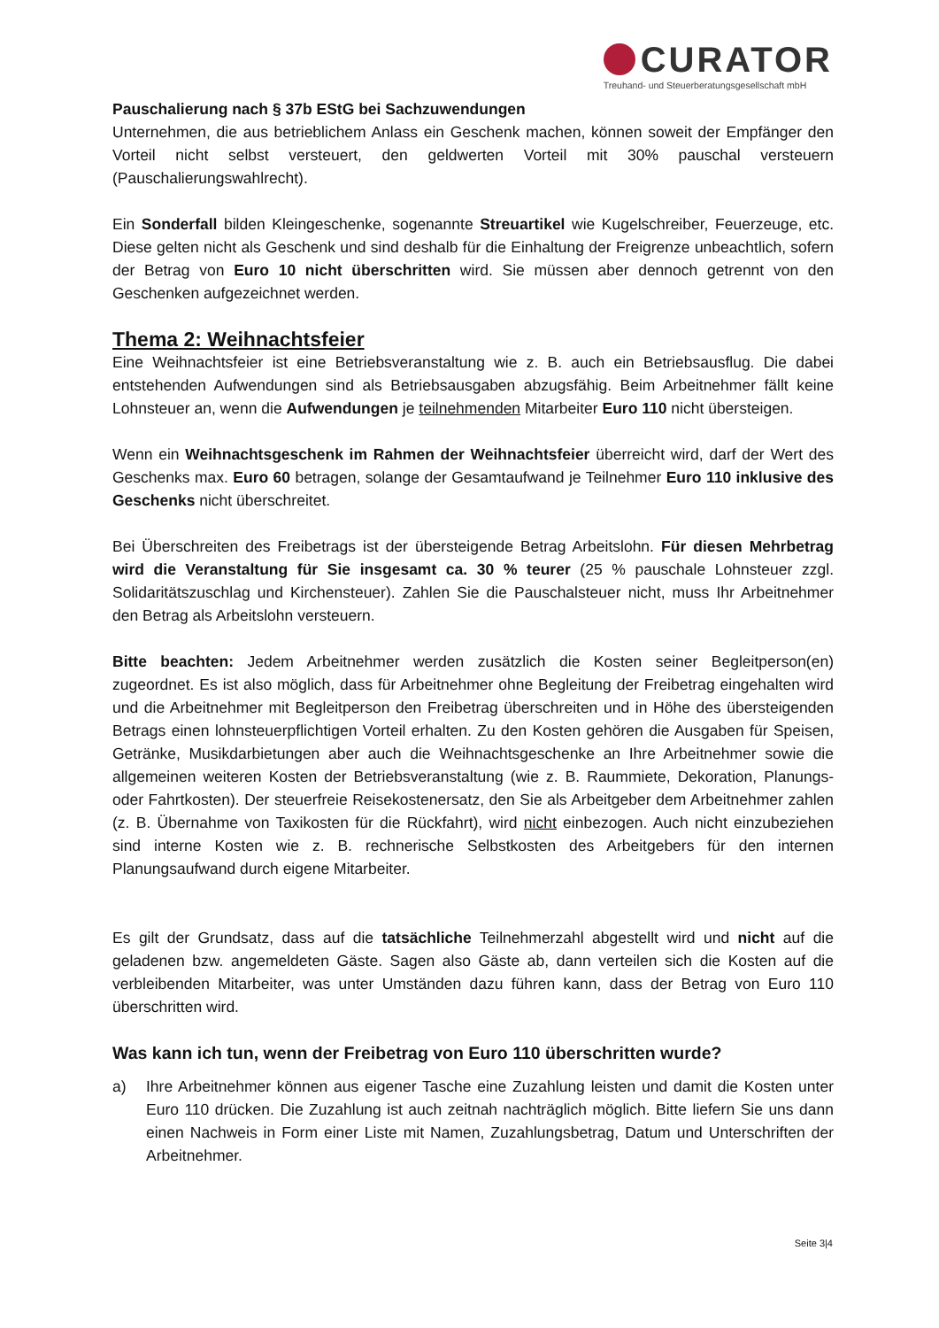CURATOR
Treuhand- und Steuerberatungsgesellschaft mbH
Pauschalierung nach § 37b EStG bei Sachzuwendungen
Unternehmen, die aus betrieblichem Anlass ein Geschenk machen, können soweit der Empfänger den Vorteil nicht selbst versteuert, den geldwerten Vorteil mit 30% pauschal versteuern (Pauschalierungswahlrecht).
Ein Sonderfall bilden Kleingeschenke, sogenannte Streuartikel wie Kugelschreiber, Feuerzeuge, etc. Diese gelten nicht als Geschenk und sind deshalb für die Einhaltung der Freigrenze unbeachtlich, sofern der Betrag von Euro 10 nicht überschritten wird. Sie müssen aber dennoch getrennt von den Geschenken aufgezeichnet werden.
Thema 2: Weihnachtsfeier
Eine Weihnachtsfeier ist eine Betriebsveranstaltung wie z. B. auch ein Betriebsausflug. Die dabei entstehenden Aufwendungen sind als Betriebsausgaben abzugsfähig. Beim Arbeitnehmer fällt keine Lohnsteuer an, wenn die Aufwendungen je teilnehmenden Mitarbeiter Euro 110 nicht übersteigen.
Wenn ein Weihnachtsgeschenk im Rahmen der Weihnachtsfeier überreicht wird, darf der Wert des Geschenks max. Euro 60 betragen, solange der Gesamtaufwand je Teilnehmer Euro 110 inklusive des Geschenks nicht überschreitet.
Bei Überschreiten des Freibetrags ist der übersteigende Betrag Arbeitslohn. Für diesen Mehrbetrag wird die Veranstaltung für Sie insgesamt ca. 30 % teurer (25 % pauschale Lohnsteuer zzgl. Solidaritätszuschlag und Kirchensteuer). Zahlen Sie die Pauschalsteuer nicht, muss Ihr Arbeitnehmer den Betrag als Arbeitslohn versteuern.
Bitte beachten: Jedem Arbeitnehmer werden zusätzlich die Kosten seiner Begleitperson(en) zugeordnet. Es ist also möglich, dass für Arbeitnehmer ohne Begleitung der Freibetrag eingehalten wird und die Arbeitnehmer mit Begleitperson den Freibetrag überschreiten und in Höhe des übersteigenden Betrags einen lohnsteuerpflichtigen Vorteil erhalten. Zu den Kosten gehören die Ausgaben für Speisen, Getränke, Musikdarbietungen aber auch die Weihnachtsgeschenke an Ihre Arbeitnehmer sowie die allgemeinen weiteren Kosten der Betriebsveranstaltung (wie z. B. Raummiete, Dekoration, Planungs- oder Fahrtkosten). Der steuerfreie Reisekostenersatz, den Sie als Arbeitgeber dem Arbeitnehmer zahlen (z. B. Übernahme von Taxikosten für die Rückfahrt), wird nicht einbezogen. Auch nicht einzubeziehen sind interne Kosten wie z. B. rechnerische Selbstkosten des Arbeitgebers für den internen Planungsaufwand durch eigene Mitarbeiter.
Es gilt der Grundsatz, dass auf die tatsächliche Teilnehmerzahl abgestellt wird und nicht auf die geladenen bzw. angemeldeten Gäste. Sagen also Gäste ab, dann verteilen sich die Kosten auf die verbleibenden Mitarbeiter, was unter Umständen dazu führen kann, dass der Betrag von Euro 110 überschritten wird.
Was kann ich tun, wenn der Freibetrag von Euro 110 überschritten wurde?
a) Ihre Arbeitnehmer können aus eigener Tasche eine Zuzahlung leisten und damit die Kosten unter Euro 110 drücken. Die Zuzahlung ist auch zeitnah nachträglich möglich. Bitte liefern Sie uns dann einen Nachweis in Form einer Liste mit Namen, Zuzahlungsbetrag, Datum und Unterschriften der Arbeitnehmer.
Seite 3|4